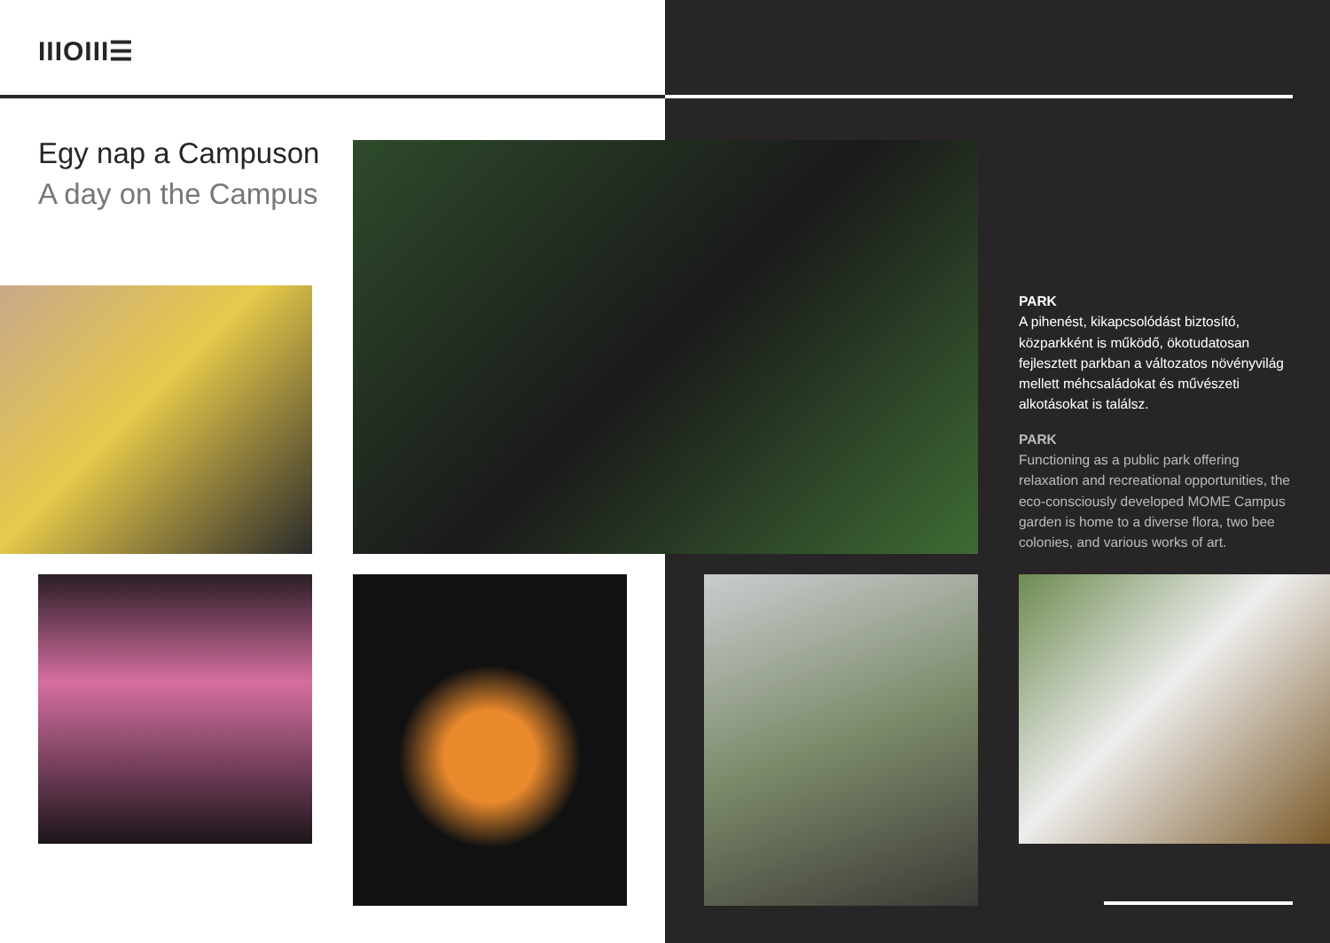IIIOIII☰
Egy nap a Campuson
A day on the Campus
PARK
A pihenést, kikapcsolódást biztosító, közparkként is működő, ökotudatosan fejlesztett parkban a változatos növényvilág mellett méhcsaládokat és művészeti alkotásokat is találsz.
PARK
Functioning as a public park offering relaxation and recreational opportunities, the eco-consciously developed MOME Campus garden is home to a diverse flora, two bee colonies, and various works of art.